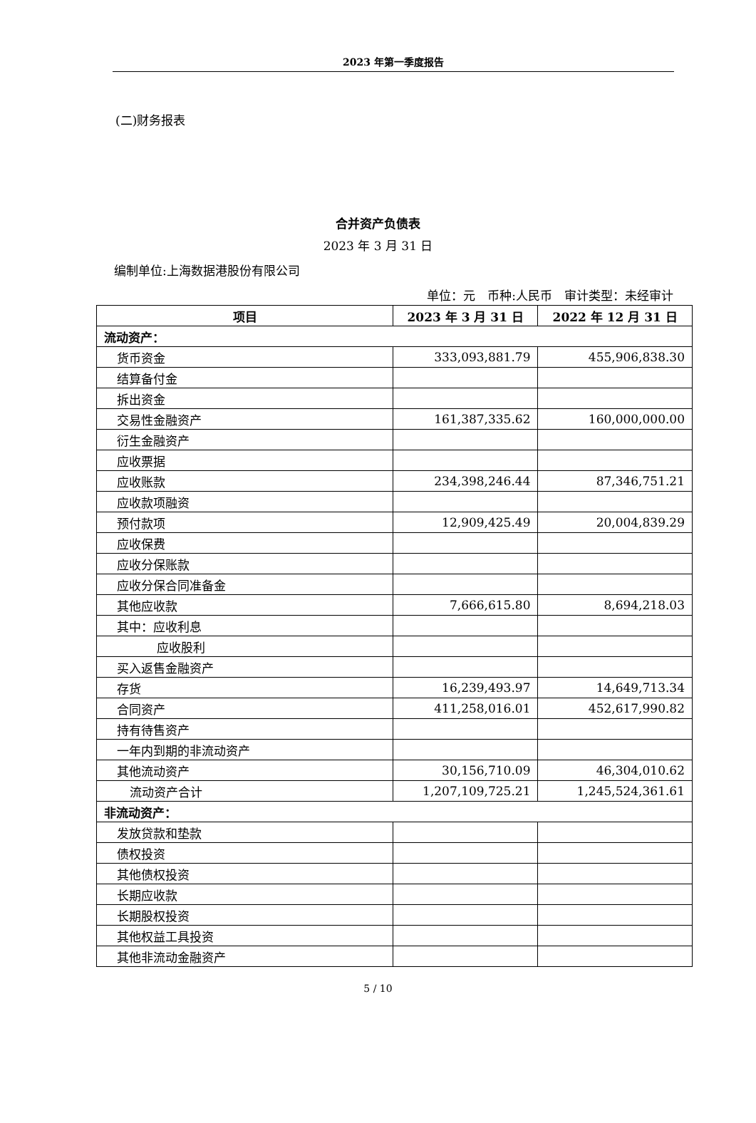2023 年第一季度报告
(二)财务报表
合并资产负债表
2023 年 3 月 31 日
编制单位:上海数据港股份有限公司
单位：元　币种:人民币　审计类型：未经审计
| 项目 | 2023 年 3 月 31 日 | 2022 年 12 月 31 日 |
| --- | --- | --- |
| 流动资产： | | |
| 货币资金 | 333,093,881.79 | 455,906,838.30 |
| 结算备付金 | | |
| 拆出资金 | | |
| 交易性金融资产 | 161,387,335.62 | 160,000,000.00 |
| 衍生金融资产 | | |
| 应收票据 | | |
| 应收账款 | 234,398,246.44 | 87,346,751.21 |
| 应收款项融资 | | |
| 预付款项 | 12,909,425.49 | 20,004,839.29 |
| 应收保费 | | |
| 应收分保账款 | | |
| 应收分保合同准备金 | | |
| 其他应收款 | 7,666,615.80 | 8,694,218.03 |
| 其中：应收利息 | | |
| 应收股利 | | |
| 买入返售金融资产 | | |
| 存货 | 16,239,493.97 | 14,649,713.34 |
| 合同资产 | 411,258,016.01 | 452,617,990.82 |
| 持有待售资产 | | |
| 一年内到期的非流动资产 | | |
| 其他流动资产 | 30,156,710.09 | 46,304,010.62 |
| 流动资产合计 | 1,207,109,725.21 | 1,245,524,361.61 |
| 非流动资产： | | |
| 发放贷款和垫款 | | |
| 债权投资 | | |
| 其他债权投资 | | |
| 长期应收款 | | |
| 长期股权投资 | | |
| 其他权益工具投资 | | |
| 其他非流动金融资产 | | |
5 / 10